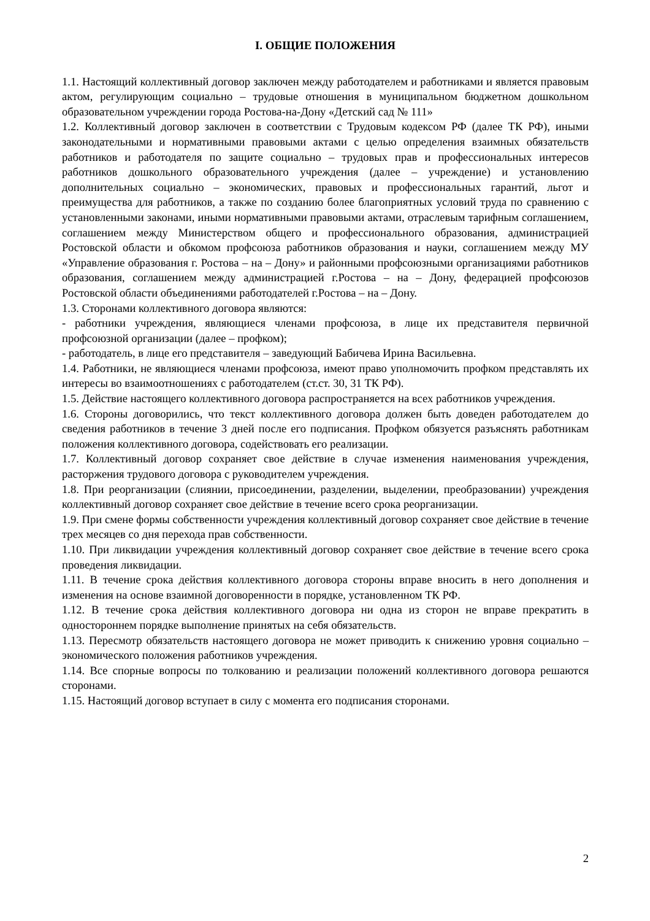I. ОБЩИЕ ПОЛОЖЕНИЯ
1.1. Настоящий коллективный договор заключен между работодателем и работниками и является правовым актом, регулирующим социально – трудовые отношения в муниципальном бюджетном дошкольном образовательном учреждении города Ростова-на-Дону «Детский сад № 111»
1.2. Коллективный договор заключен в соответствии с Трудовым кодексом РФ (далее ТК РФ), иными законодательными и нормативными правовыми актами с целью определения взаимных обязательств работников и работодателя по защите социально – трудовых прав и профессиональных интересов работников дошкольного образовательного учреждения (далее – учреждение) и установлению дополнительных социально – экономических, правовых и профессиональных гарантий, льгот и преимущества для работников, а также по созданию более благоприятных условий труда по сравнению с установленными законами, иными нормативными правовыми актами, отраслевым тарифным соглашением, соглашением между Министерством общего и профессионального образования, администрацией Ростовской области и обкомом профсоюза работников образования и науки, соглашением между МУ «Управление образования г. Ростова – на – Дону» и районными профсоюзными организациями работников образования, соглашением между администрацией г.Ростова – на – Дону, федерацией профсоюзов Ростовской области объединениями работодателей г.Ростова – на – Дону.
1.3. Сторонами коллективного договора являются:
- работники учреждения, являющиеся членами профсоюза, в лице их представителя первичной профсоюзной организации (далее – профком);
- работодатель, в лице его представителя – заведующий Бабичева Ирина Васильевна.
1.4. Работники, не являющиеся членами профсоюза, имеют право уполномочить профком представлять их интересы во взаимоотношениях с работодателем (ст.ст. 30, 31 ТК РФ).
1.5. Действие настоящего коллективного договора распространяется на всех работников учреждения.
1.6. Стороны договорились, что текст коллективного договора должен быть доведен работодателем до сведения работников в течение 3 дней после его подписания. Профком обязуется разъяснять работникам положения коллективного договора, содействовать его реализации.
1.7. Коллективный договор сохраняет свое действие в случае изменения наименования учреждения, расторжения трудового договора с руководителем учреждения.
1.8. При реорганизации (слиянии, присоединении, разделении, выделении, преобразовании) учреждения коллективный договор сохраняет свое действие в течение всего срока реорганизации.
1.9. При смене формы собственности учреждения коллективный договор сохраняет свое действие в течение трех месяцев со дня перехода прав собственности.
1.10. При ликвидации учреждения коллективный договор сохраняет свое действие в течение всего срока проведения ликвидации.
1.11. В течение срока действия коллективного договора стороны вправе вносить в него дополнения и изменения на основе взаимной договоренности в порядке, установленном ТК РФ.
1.12. В течение срока действия коллективного договора ни одна из сторон не вправе прекратить в одностороннем порядке выполнение принятых на себя обязательств.
1.13. Пересмотр обязательств настоящего договора не может приводить к снижению уровня социально – экономического положения работников учреждения.
1.14. Все спорные вопросы по толкованию и реализации положений коллективного договора решаются сторонами.
1.15. Настоящий договор вступает в силу с момента его подписания сторонами.
2